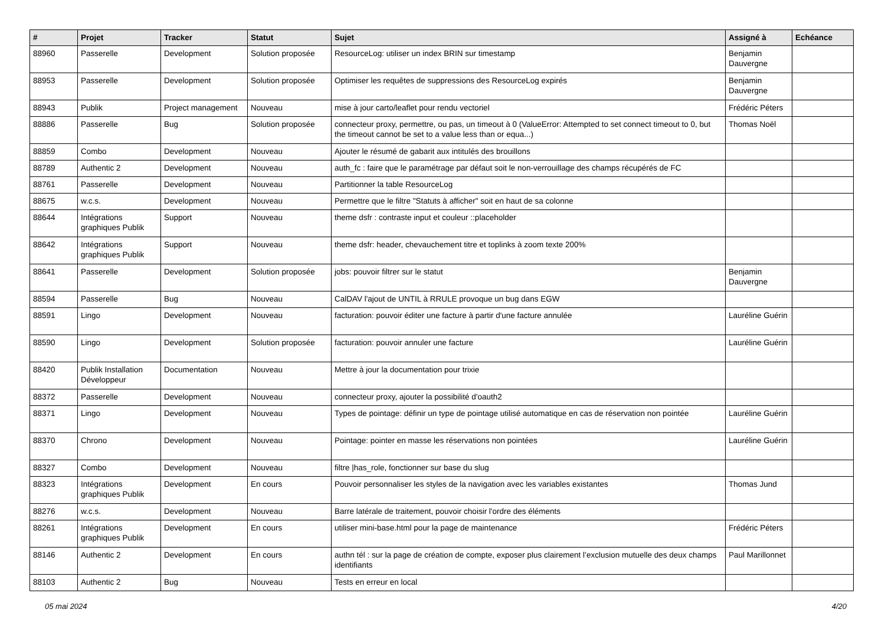| # | Projet | Tracker | Statut | Sujet | Assigné à | Echéance |
| --- | --- | --- | --- | --- | --- | --- |
| 88960 | Passerelle | Development | Solution proposée | ResourceLog: utiliser un index BRIN sur timestamp | Benjamin Dauvergne | |
| 88953 | Passerelle | Development | Solution proposée | Optimiser les requêtes de suppressions des ResourceLog expirés | Benjamin Dauvergne | |
| 88943 | Publik | Project management | Nouveau | mise à jour carto/leaflet pour rendu vectoriel | Frédéric Péters | |
| 88886 | Passerelle | Bug | Solution proposée | connecteur proxy, permettre, ou pas, un timeout à 0 (ValueError: Attempted to set connect timeout to 0, but the timeout cannot be set to a value less than or equa...) | Thomas Noël | |
| 88859 | Combo | Development | Nouveau | Ajouter le résumé de gabarit aux intitulés des brouillons | | |
| 88789 | Authentic 2 | Development | Nouveau | auth_fc : faire que le paramétrage par défaut soit le non-verrouillage des champs récupérés de FC | | |
| 88761 | Passerelle | Development | Nouveau | Partitionner la table ResourceLog | | |
| 88675 | w.c.s. | Development | Nouveau | Permettre que le filtre "Statuts à afficher" soit en haut de sa colonne | | |
| 88644 | Intégrations graphiques Publik | Support | Nouveau | theme dsfr : contraste input et couleur ::placeholder | | |
| 88642 | Intégrations graphiques Publik | Support | Nouveau | theme dsfr: header, chevauchement titre et toplinks à zoom texte 200% | | |
| 88641 | Passerelle | Development | Solution proposée | jobs: pouvoir filtrer sur le statut | Benjamin Dauvergne | |
| 88594 | Passerelle | Bug | Nouveau | CalDAV l'ajout de UNTIL à RRULE provoque un bug dans EGW | | |
| 88591 | Lingo | Development | Nouveau | facturation: pouvoir éditer une facture à partir d'une facture annulée | Lauréline Guérin | |
| 88590 | Lingo | Development | Solution proposée | facturation: pouvoir annuler une facture | Lauréline Guérin | |
| 88420 | Publik Installation Développeur | Documentation | Nouveau | Mettre à jour la documentation pour trixie | | |
| 88372 | Passerelle | Development | Nouveau | connecteur proxy, ajouter la possibilité d'oauth2 | | |
| 88371 | Lingo | Development | Nouveau | Types de pointage: définir un type de pointage utilisé automatique en cas de réservation non pointée | Lauréline Guérin | |
| 88370 | Chrono | Development | Nouveau | Pointage: pointer en masse les réservations non pointées | Lauréline Guérin | |
| 88327 | Combo | Development | Nouveau | filtre /has_role, fonctionner sur base du slug | | |
| 88323 | Intégrations graphiques Publik | Development | En cours | Pouvoir personnaliser les styles de la navigation avec les variables existantes | Thomas Jund | |
| 88276 | w.c.s. | Development | Nouveau | Barre latérale de traitement, pouvoir choisir l'ordre des éléments | | |
| 88261 | Intégrations graphiques Publik | Development | En cours | utiliser mini-base.html pour la page de maintenance | Frédéric Péters | |
| 88146 | Authentic 2 | Development | En cours | authn tél : sur la page de création de compte, exposer plus clairement l’exclusion mutuelle des deux champs identifiants | Paul Marillonnet | |
| 88103 | Authentic 2 | Bug | Nouveau | Tests en erreur en local | | |
05 mai 2024 4/20